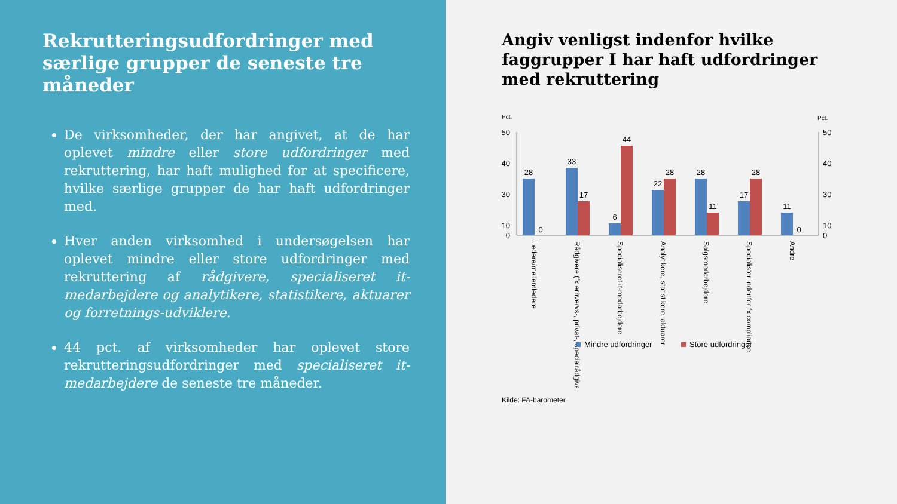Rekrutteringsudfordringer med særlige grupper de seneste tre måneder
De virksomheder, der har angivet, at de har oplevet mindre eller store udfordringer med rekruttering, har haft mulighed for at specificere, hvilke særlige grupper de har haft udfordringer med.
Hver anden virksomhed i undersøgelsen har oplevet mindre eller store udfordringer med rekruttering af rådgivere, specialiseret it-medarbejdere og analytikere, statistikere, aktuarer og forretnings-udviklere.
44 pct. af virksomheder har oplevet store rekrutteringsudfordringer med specialiseret it-medarbejdere de seneste tre måneder.
Angiv venligst indenfor hvilke faggrupper I har haft udfordringer med rekruttering
Pct.
Pct.
50
40
30
10
0
50
40
30
10
0
28
0
33
17
6
44
22
28
28
11
17
28
11
0
Ledere/mellemledere
Rådgivere (fx erhvervs-, privat-, specialrådgivere)
Specialiseret it-medarbejdere
Analytikere, statistikere, aktuarer
Salgsmedarbejdere
Specialister indenfor fx compliance
Andre
Mindre udfordringer
Store udfordringer
Kilde: FA-barometer